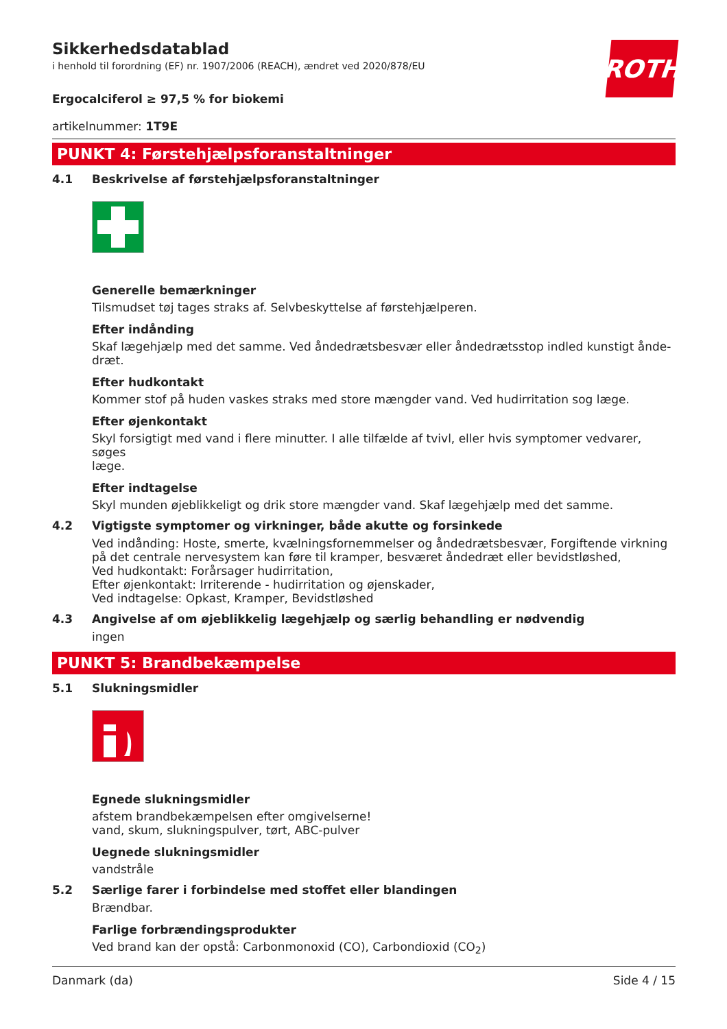Sikkerhedsdatablad
i henhold til forordning (EF) nr. 1907/2006 (REACH), ændret ved 2020/878/EU
ROTH
Ergocalciferol ≥ 97,5 % for biokemi
artikelnummer: 1T9E
PUNKT 4: Førstehjælpsforanstaltninger
4.1 Beskrivelse af førstehjælpsforanstaltninger
Generelle bemærkninger
Tilsmudset tøj tages straks af. Selvbeskyttelse af førstehjælperen.
Efter indånding
Skaf lægehjælp med det samme. Ved åndedrætsbesvær eller åndedrætsstop indled kunstigt ånde-
dræt.
Efter hudkontakt
Kommer stof på huden vaskes straks med store mængder vand. Ved hudirritation sog læge.
Efter øjenkontakt
Skyl forsigtigt med vand i flere minutter. I alle tilfælde af tvivl, eller hvis symptomer vedvarer, søges
læge.
Efter indtagelse
Skyl munden øjeblikkeligt og drik store mængder vand. Skaf lægehjælp med det samme.
4.2 Vigtigste symptomer og virkninger, både akutte og forsinkede
Ved indånding: Hoste, smerte, kvælningsfornemmelser og åndedrætsbesvær, Forgiftende virkning på det centrale nervesystem kan føre til kramper, besværet åndedræt eller bevidstløshed,
Ved hudkontakt: Forårsager hudirritation,
Efter øjenkontakt: Irriterende - hudirritation og øjenskader,
Ved indtagelse: Opkast, Kramper, Bevidstløshed
4.3 Angivelse af om øjeblikkelig lægehjælp og særlig behandling er nødvendig
ingen
PUNKT 5: Brandbekæmpelse
5.1 Slukningsmidler
Egnede slukningsmidler
afstem brandbekæmpelsen efter omgivelserne!
vand, skum, slukningspulver, tørt, ABC-pulver
Uegnede slukningsmidler
vandstråle
5.2 Særlige farer i forbindelse med stoffet eller blandingen
Brændbar.
Farlige forbrændingsprodukter
Ved brand kan der opstå: Carbonmonoxid (CO), Carbondioxid (CO<sub>2</sub>)
Danmark (da) Side 4 / 15